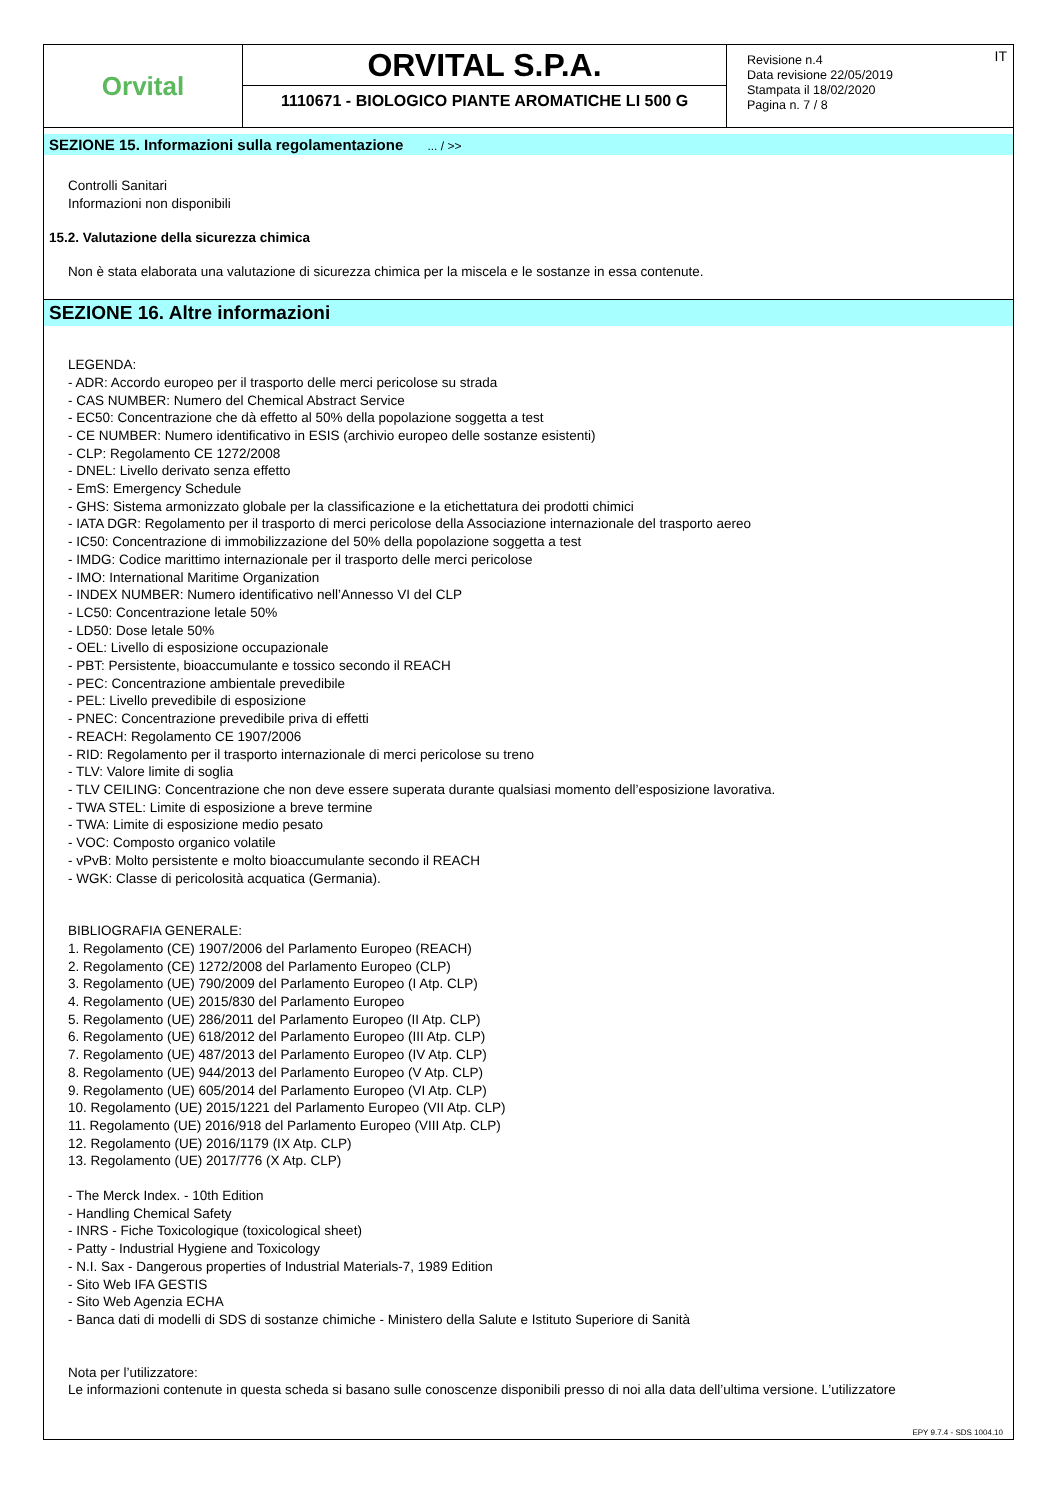Orvital
ORVITAL S.P.A.
1110671 - BIOLOGICO PIANTE AROMATICHE LI 500 G
Revisione n.4
Data revisione 22/05/2019
Stampata il 18/02/2020
Pagina n. 7 / 8
IT
SEZIONE 15. Informazioni sulla regolamentazione ... / >>
Controlli Sanitari
Informazioni non disponibili
15.2. Valutazione della sicurezza chimica
Non è stata elaborata una valutazione di sicurezza chimica per la miscela e le sostanze in essa contenute.
SEZIONE 16. Altre informazioni
LEGENDA:
- ADR: Accordo europeo per il trasporto delle merci pericolose su strada
- CAS NUMBER: Numero del Chemical Abstract Service
- EC50: Concentrazione che dà effetto al 50% della popolazione soggetta a test
- CE NUMBER: Numero identificativo in ESIS (archivio europeo delle sostanze esistenti)
- CLP: Regolamento CE 1272/2008
- DNEL: Livello derivato senza effetto
- EmS: Emergency Schedule
- GHS: Sistema armonizzato globale per la classificazione e la etichettatura dei prodotti chimici
- IATA DGR: Regolamento per il trasporto di merci pericolose della Associazione internazionale del trasporto aereo
- IC50: Concentrazione di immobilizzazione del 50% della popolazione soggetta a test
- IMDG: Codice marittimo internazionale per il trasporto delle merci pericolose
- IMO: International Maritime Organization
- INDEX NUMBER: Numero identificativo nell’Annesso VI del CLP
- LC50: Concentrazione letale 50%
- LD50: Dose letale 50%
- OEL: Livello di esposizione occupazionale
- PBT: Persistente, bioaccumulante e tossico secondo il REACH
- PEC: Concentrazione ambientale prevedibile
- PEL: Livello prevedibile di esposizione
- PNEC: Concentrazione prevedibile priva di effetti
- REACH: Regolamento CE 1907/2006
- RID: Regolamento per il trasporto internazionale di merci pericolose su treno
- TLV: Valore limite di soglia
- TLV CEILING: Concentrazione che non deve essere superata durante qualsiasi momento dell’esposizione lavorativa.
- TWA STEL: Limite di esposizione a breve termine
- TWA: Limite di esposizione medio pesato
- VOC: Composto organico volatile
- vPvB: Molto persistente e molto bioaccumulante secondo il REACH
- WGK: Classe di pericolosità acquatica (Germania).
BIBLIOGRAFIA GENERALE:
1. Regolamento (CE) 1907/2006 del Parlamento Europeo (REACH)
2. Regolamento (CE) 1272/2008 del Parlamento Europeo (CLP)
3. Regolamento (UE) 790/2009 del Parlamento Europeo (I Atp. CLP)
4. Regolamento (UE) 2015/830 del Parlamento Europeo
5. Regolamento (UE) 286/2011 del Parlamento Europeo (II Atp. CLP)
6. Regolamento (UE) 618/2012 del Parlamento Europeo (III Atp. CLP)
7. Regolamento (UE) 487/2013 del Parlamento Europeo (IV Atp. CLP)
8. Regolamento (UE) 944/2013 del Parlamento Europeo (V Atp. CLP)
9. Regolamento (UE) 605/2014 del Parlamento Europeo (VI Atp. CLP)
10. Regolamento (UE) 2015/1221 del Parlamento Europeo (VII Atp. CLP)
11. Regolamento (UE) 2016/918 del Parlamento Europeo (VIII Atp. CLP)
12. Regolamento (UE) 2016/1179 (IX Atp. CLP)
13. Regolamento (UE) 2017/776 (X Atp. CLP)
- The Merck Index. - 10th Edition
- Handling Chemical Safety
- INRS - Fiche Toxicologique (toxicological sheet)
- Patty - Industrial Hygiene and Toxicology
- N.I. Sax - Dangerous properties of Industrial Materials-7, 1989 Edition
- Sito Web IFA GESTIS
- Sito Web Agenzia ECHA
- Banca dati di modelli di SDS di sostanze chimiche - Ministero della Salute e Istituto Superiore di Sanità
Nota per l’utilizzatore:
Le informazioni contenute in questa scheda si basano sulle conoscenze disponibili presso di noi alla data dell’ultima versione. L’utilizzatore
EPY 9.7.4 - SDS 1004.10